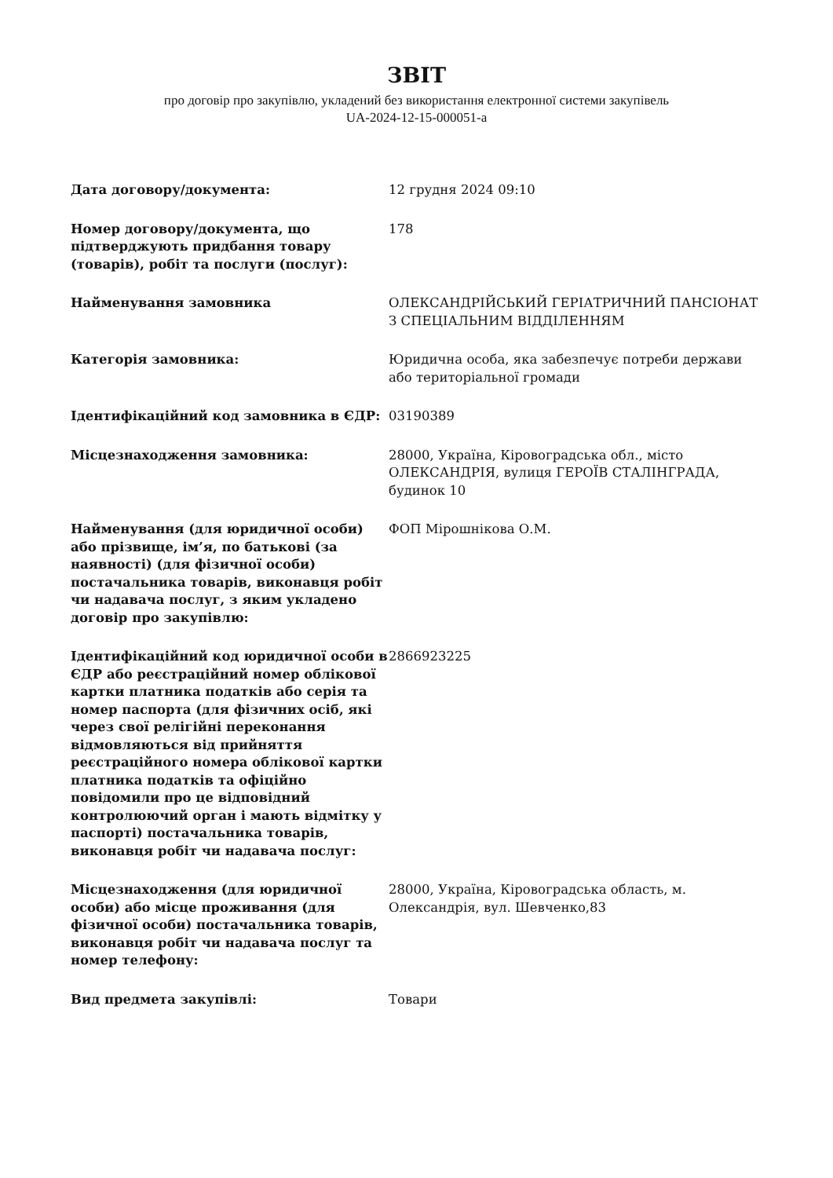ЗВІТ
про договір про закупівлю, укладений без використання електронної системи закупівель
UA-2024-12-15-000051-a
| Дата договору/документа: | 12 грудня 2024 09:10 |
| Номер договору/документа, що підтверджують придбання товару (товарів), робіт та послуги (послуг): | 178 |
| Найменування замовника | ОЛЕКСАНДРІЙСЬКИЙ ГЕРІАТРИЧНИЙ ПАНСІОНАТ З СПЕЦІАЛЬНИМ ВІДДІЛЕННЯМ |
| Категорія замовника: | Юридична особа, яка забезпечує потреби держави або територіальної громади |
| Ідентифікаційний код замовника в ЄДР: | 03190389 |
| Місцезнаходження замовника: | 28000, Україна, Кіровоградська обл., місто ОЛЕКСАНДРІЯ, вулиця ГЕРОЇВ СТАЛІНГРАДА, будинок 10 |
| Найменування (для юридичної особи) або прізвище, ім’я, по батькові (за наявності) (для фізичної особи) постачальника товарів, виконавця робіт чи надавача послуг, з яким укладено договір про закупівлю: | ФОП Мірошнікова О.М. |
| Ідентифікаційний код юридичної особи в ЄДР або реєстраційний номер облікової картки платника податків або серія та номер паспорта (для фізичних осіб, які через свої релігійні переконання відмовляються від прийняття реєстраційного номера облікової картки платника податків та офіційно повідомили про це відповідний контролюючий орган і мають відмітку у паспорті) постачальника товарів, виконавця робіт чи надавача послуг: | 2866923225 |
| Місцезнаходження (для юридичної особи) або місце проживання (для фізичної особи) постачальника товарів, виконавця робіт чи надавача послуг та номер телефону: | 28000, Україна, Кіровоградська область, м. Олександрія, вул. Шевченко,83 |
| Вид предмета закупівлі: | Товари |